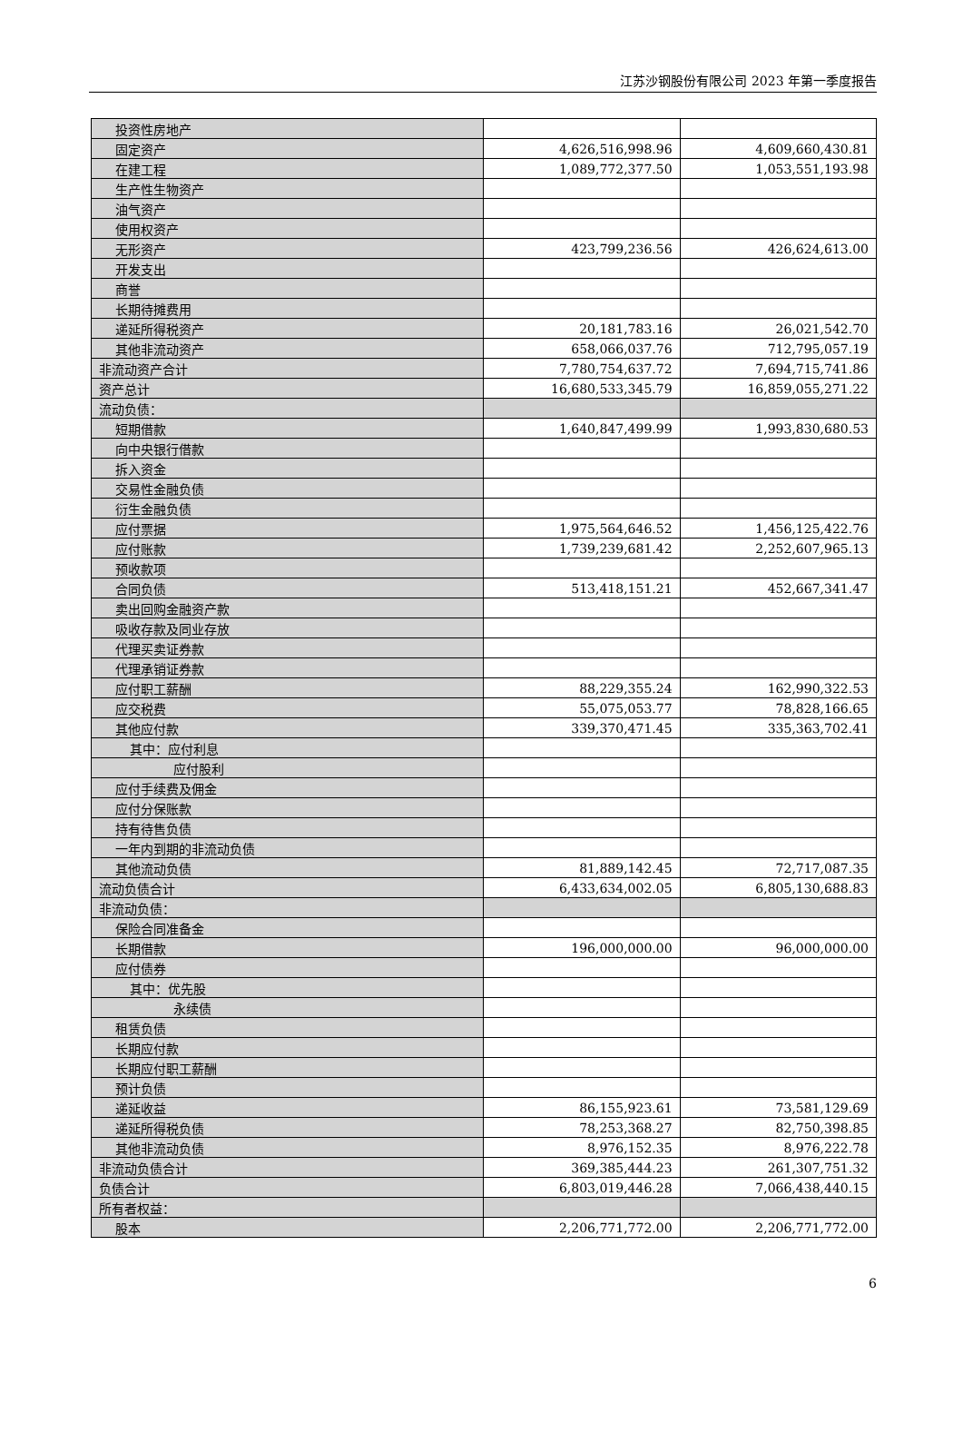江苏沙钢股份有限公司 2023 年第一季度报告
| 投资性房地产 | | |
| 固定资产 | 4,626,516,998.96 | 4,609,660,430.81 |
| 在建工程 | 1,089,772,377.50 | 1,053,551,193.98 |
| 生产性生物资产 | | |
| 油气资产 | | |
| 使用权资产 | | |
| 无形资产 | 423,799,236.56 | 426,624,613.00 |
| 开发支出 | | |
| 商誉 | | |
| 长期待摊费用 | | |
| 递延所得税资产 | 20,181,783.16 | 26,021,542.70 |
| 其他非流动资产 | 658,066,037.76 | 712,795,057.19 |
| 非流动资产合计 | 7,780,754,637.72 | 7,694,715,741.86 |
| 资产总计 | 16,680,533,345.79 | 16,859,055,271.22 |
| 流动负债： | | |
| 短期借款 | 1,640,847,499.99 | 1,993,830,680.53 |
| 向中央银行借款 | | |
| 拆入资金 | | |
| 交易性金融负债 | | |
| 衍生金融负债 | | |
| 应付票据 | 1,975,564,646.52 | 1,456,125,422.76 |
| 应付账款 | 1,739,239,681.42 | 2,252,607,965.13 |
| 预收款项 | | |
| 合同负债 | 513,418,151.21 | 452,667,341.47 |
| 卖出回购金融资产款 | | |
| 吸收存款及同业存放 | | |
| 代理买卖证券款 | | |
| 代理承销证券款 | | |
| 应付职工薪酬 | 88,229,355.24 | 162,990,322.53 |
| 应交税费 | 55,075,053.77 | 78,828,166.65 |
| 其他应付款 | 339,370,471.45 | 335,363,702.41 |
| 其中：应付利息 | | |
| 应付股利 | | |
| 应付手续费及佣金 | | |
| 应付分保账款 | | |
| 持有待售负债 | | |
| 一年内到期的非流动负债 | | |
| 其他流动负债 | 81,889,142.45 | 72,717,087.35 |
| 流动负债合计 | 6,433,634,002.05 | 6,805,130,688.83 |
| 非流动负债： | | |
| 保险合同准备金 | | |
| 长期借款 | 196,000,000.00 | 96,000,000.00 |
| 应付债券 | | |
| 其中：优先股 | | |
| 永续债 | | |
| 租赁负债 | | |
| 长期应付款 | | |
| 长期应付职工薪酬 | | |
| 预计负债 | | |
| 递延收益 | 86,155,923.61 | 73,581,129.69 |
| 递延所得税负债 | 78,253,368.27 | 82,750,398.85 |
| 其他非流动负债 | 8,976,152.35 | 8,976,222.78 |
| 非流动负债合计 | 369,385,444.23 | 261,307,751.32 |
| 负债合计 | 6,803,019,446.28 | 7,066,438,440.15 |
| 所有者权益： | | |
| 股本 | 2,206,771,772.00 | 2,206,771,772.00 |
6